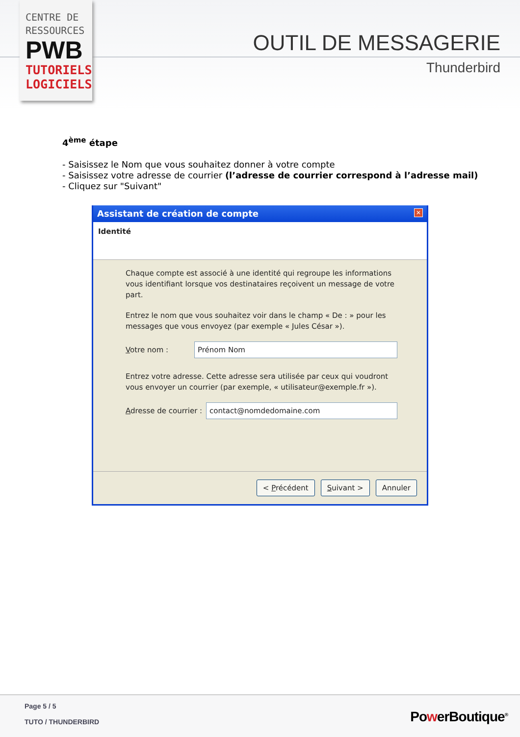CENTRE DE
RESSOURCES
PWB
TUTORIELS
LOGICIELS
OUTIL DE MESSAGERIE
Thunderbird
4<sup>ème</sup> étape
- Saisissez le Nom que vous souhaitez donner à votre compte
- Saisissez votre adresse de courrier (l’adresse de courrier correspond à l’adresse mail)
- Cliquez sur "Suivant"
Assistant de création de compte ✕
Identité
Chaque compte est associé à une identité qui regroupe les informations vous identifiant lorsque vos destinataires reçoivent un message de votre part.
Entrez le nom que vous souhaitez voir dans le champ « De : » pour les messages que vous envoyez (par exemple « Jules César »).
Votre nom : Prénom Nom
Entrez votre adresse. Cette adresse sera utilisée par ceux qui voudront vous envoyer un courrier (par exemple, « utilisateur@exemple.fr »).
Adresse de courrier : contact@nomdedomaine.com
< Précédent Suivant > Annuler
Page 5 / 5
TUTO / THUNDERBIRD PowerBoutique<sup>®</sup>